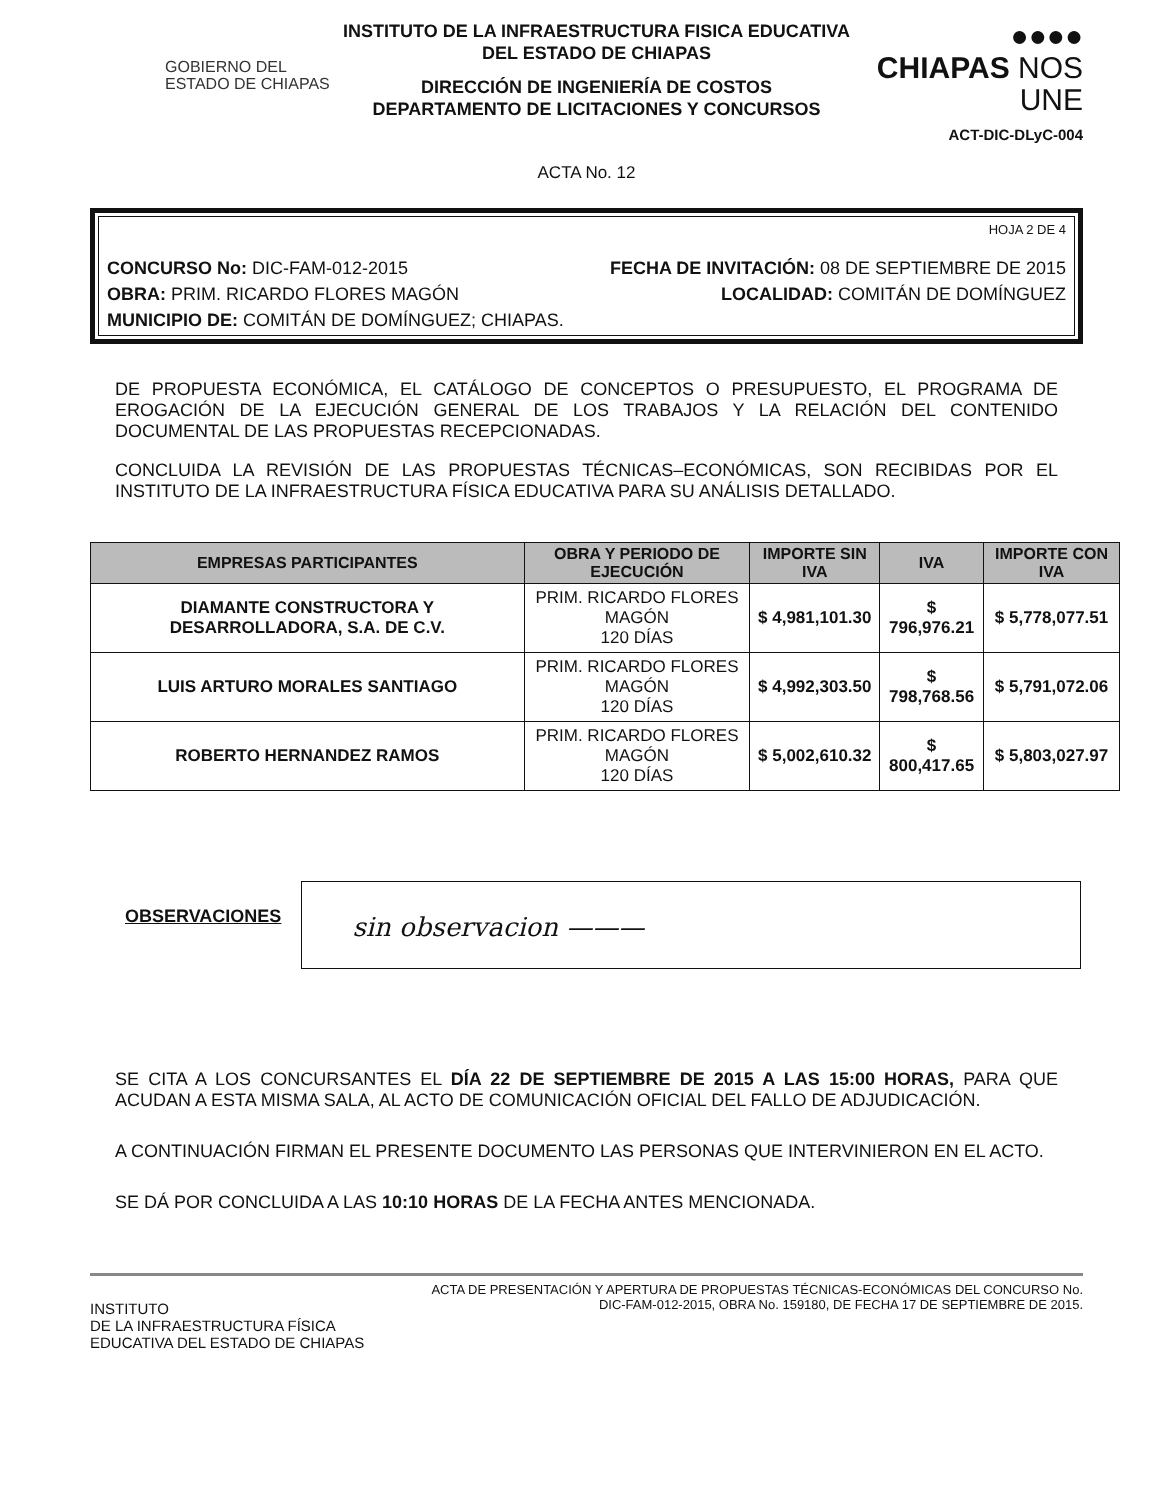GOBIERNO DEL
ESTADO DE CHIAPAS
INSTITUTO DE LA INFRAESTRUCTURA FISICA EDUCATIVA
DEL ESTADO DE CHIAPAS
DIRECCIÓN DE INGENIERÍA DE COSTOS
DEPARTAMENTO DE LICITACIONES Y CONCURSOS
●●●●
CHIAPAS NOS UNE
ACT-DIC-DLyC-004
ACTA No. 12
HOJA 2 DE 4
CONCURSO No: DIC-FAM-012-2015 FECHA DE INVITACIÓN: 08 DE SEPTIEMBRE DE 2015
OBRA: PRIM. RICARDO FLORES MAGÓN LOCALIDAD: COMITÁN DE DOMÍNGUEZ
MUNICIPIO DE: COMITÁN DE DOMÍNGUEZ; CHIAPAS.
DE PROPUESTA ECONÓMICA, EL CATÁLOGO DE CONCEPTOS O PRESUPUESTO, EL PROGRAMA DE EROGACIÓN DE LA EJECUCIÓN GENERAL DE LOS TRABAJOS Y LA RELACIÓN DEL CONTENIDO DOCUMENTAL DE LAS PROPUESTAS RECEPCIONADAS.
CONCLUIDA LA REVISIÓN DE LAS PROPUESTAS TÉCNICAS–ECONÓMICAS, SON RECIBIDAS POR EL INSTITUTO DE LA INFRAESTRUCTURA FÍSICA EDUCATIVA PARA SU ANÁLISIS DETALLADO.
| EMPRESAS PARTICIPANTES | OBRA Y PERIODO DE EJECUCIÓN | IMPORTE SIN IVA | IVA | IMPORTE CON IVA |
| --- | --- | --- | --- | --- |
| DIAMANTE CONSTRUCTORA Y DESARROLLADORA, S.A. DE C.V. | PRIM. RICARDO FLORES MAGÓN 120 DÍAS | $ 4,981,101.30 | $ 796,976.21 | $ 5,778,077.51 |
| LUIS ARTURO MORALES SANTIAGO | PRIM. RICARDO FLORES MAGÓN 120 DÍAS | $ 4,992,303.50 | $ 798,768.56 | $ 5,791,072.06 |
| ROBERTO HERNANDEZ RAMOS | PRIM. RICARDO FLORES MAGÓN 120 DÍAS | $ 5,002,610.32 | $ 800,417.65 | $ 5,803,027.97 |
OBSERVACIONES
sin observacion ———
SE CITA A LOS CONCURSANTES EL DÍA 22 DE SEPTIEMBRE DE 2015 A LAS 15:00 HORAS, PARA QUE ACUDAN A ESTA MISMA SALA, AL ACTO DE COMUNICACIÓN OFICIAL DEL FALLO DE ADJUDICACIÓN.
A CONTINUACIÓN FIRMAN EL PRESENTE DOCUMENTO LAS PERSONAS QUE INTERVINIERON EN EL ACTO.
SE DÁ POR CONCLUIDA A LAS 10:10 HORAS DE LA FECHA ANTES MENCIONADA.
INSTITUTO
DE LA INFRAESTRUCTURA FÍSICA
EDUCATIVA DEL ESTADO DE CHIAPAS
ACTA DE PRESENTACIÓN Y APERTURA DE PROPUESTAS TÉCNICAS-ECONÓMICAS DEL CONCURSO No.
DIC-FAM-012-2015, OBRA No. 159180, DE FECHA 17 DE SEPTIEMBRE DE 2015.